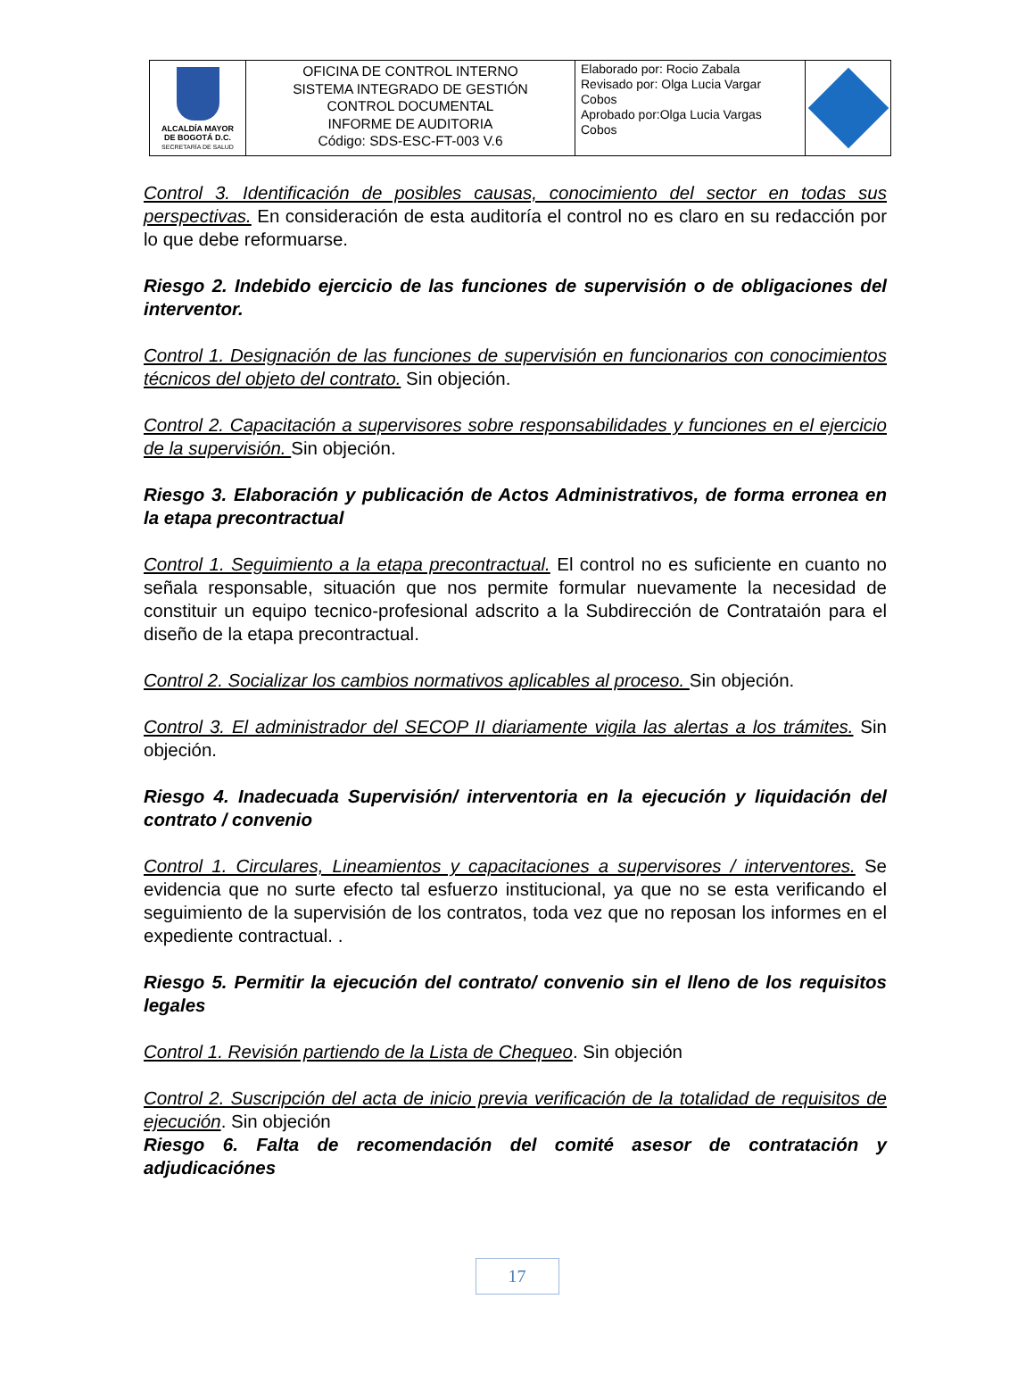| ALCALDÍA MAYOR DE BOGOTÁ D.C. SECRETARÍA DE SALUD | OFICINA DE CONTROL INTERNO SISTEMA INTEGRADO DE GESTIÓN CONTROL DOCUMENTAL INFORME DE AUDITORIA Código: SDS-ESC-FT-003 V.6 | Elaborado por: Rocio Zabala Revisado por: Olga Lucia Vargar Cobos Aprobado por:Olga Lucia Vargas Cobos | |
Control 3. Identificación de posibles causas, conocimiento del sector en todas sus perspectivas. En consideración de esta auditoría el control no es claro en su redacción por lo que debe reformuarse.
Riesgo 2. Indebido ejercicio de las funciones de supervisión o de obligaciones del interventor.
Control 1. Designación de las funciones de supervisión en funcionarios con conocimientos técnicos del objeto del contrato. Sin objeción.
Control 2. Capacitación a supervisores sobre responsabilidades y funciones en el ejercicio de la supervisión. Sin objeción.
Riesgo 3. Elaboración y publicación de Actos Administrativos, de forma erronea en la etapa precontractual
Control 1. Seguimiento a la etapa precontractual. El control no es suficiente en cuanto no señala responsable, situación que nos permite formular nuevamente la necesidad de constituir un equipo tecnico-profesional adscrito a la Subdirección de Contrataión para el diseño de la etapa precontractual.
Control 2. Socializar los cambios normativos aplicables al proceso. Sin objeción.
Control 3. El administrador del SECOP II diariamente vigila las alertas a los trámites. Sin objeción.
Riesgo 4. Inadecuada Supervisión/ interventoria en la ejecución y liquidación del contrato / convenio
Control 1. Circulares, Lineamientos y capacitaciones a supervisores / interventores. Se evidencia que no surte efecto tal esfuerzo institucional, ya que no se esta verificando el seguimiento de la supervisión de los contratos, toda vez que no reposan los informes en el expediente contractual. .
Riesgo 5. Permitir la ejecución del contrato/ convenio sin el lleno de los requisitos legales
Control 1. Revisión partiendo de la Lista de Chequeo. Sin objeción
Control 2. Suscripción del acta de inicio previa verificación de la totalidad de requisitos de ejecución. Sin objeción
Riesgo 6. Falta de recomendación del comité asesor de contratación y adjudicaciónes
17